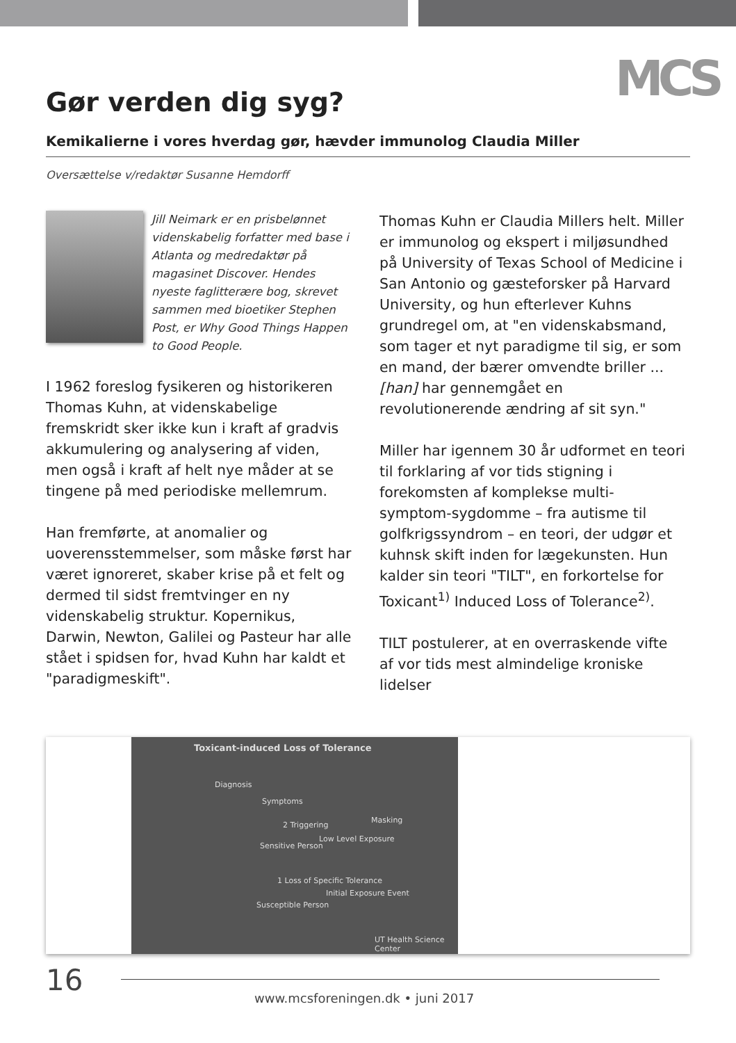MCS
Gør verden dig syg?
Kemikalierne i vores hverdag gør, hævder immunolog Claudia Miller
Oversættelse v/redaktør Susanne Hemdorff
Jill Neimark er en prisbelønnet videnskabelig forfatter med base i Atlanta og medredaktør på magasinet Discover. Hendes nyeste faglitterære bog, skrevet sammen med bioetiker Stephen Post, er Why Good Things Happen to Good People.
I 1962 foreslog fysikeren og historikeren Thomas Kuhn, at videnskabelige fremskridt sker ikke kun i kraft af gradvis akkumulering og analysering af viden, men også i kraft af helt nye måder at se tingene på med periodiske mellemrum.
Han fremførte, at anomalier og uoverensstemmelser, som måske først har været ignoreret, skaber krise på et felt og dermed til sidst fremtvinger en ny videnskabelig struktur. Kopernikus, Darwin, Newton, Galilei og Pasteur har alle stået i spidsen for, hvad Kuhn har kaldt et "paradigmeskift".
Thomas Kuhn er Claudia Millers helt. Miller er immunolog og ekspert i miljøsundhed på University of Texas School of Medicine i San Antonio og gæsteforsker på Harvard University, og hun efterlever Kuhns grundregel om, at "en videnskabsmand, som tager et nyt paradigme til sig, er som en mand, der bærer omvendte briller ... [han] har gennemgået en revolutionerende ændring af sit syn."
Miller har igennem 30 år udformet en teori til forklaring af vor tids stigning i forekomsten af komplekse multi-symptom-sygdomme – fra autisme til golfkrigssyndrom – en teori, der udgør et kuhnsk skift inden for lægekunsten. Hun kalder sin teori "TILT", en forkortelse for Toxicant<sup>1)</sup> Induced Loss of Tolerance<sup>2)</sup>.
TILT postulerer, at en overraskende vifte af vor tids mest almindelige kroniske lidelser
Toxicant-induced Loss of Tolerance
Diagnosis
Symptoms
Masking
2 Triggering
Sensitive Person
Low Level Exposure
1 Loss of Specific Tolerance
Initial Exposure Event
Susceptible Person
UT Health Science Center
16
www.mcsforeningen.dk • juni 2017